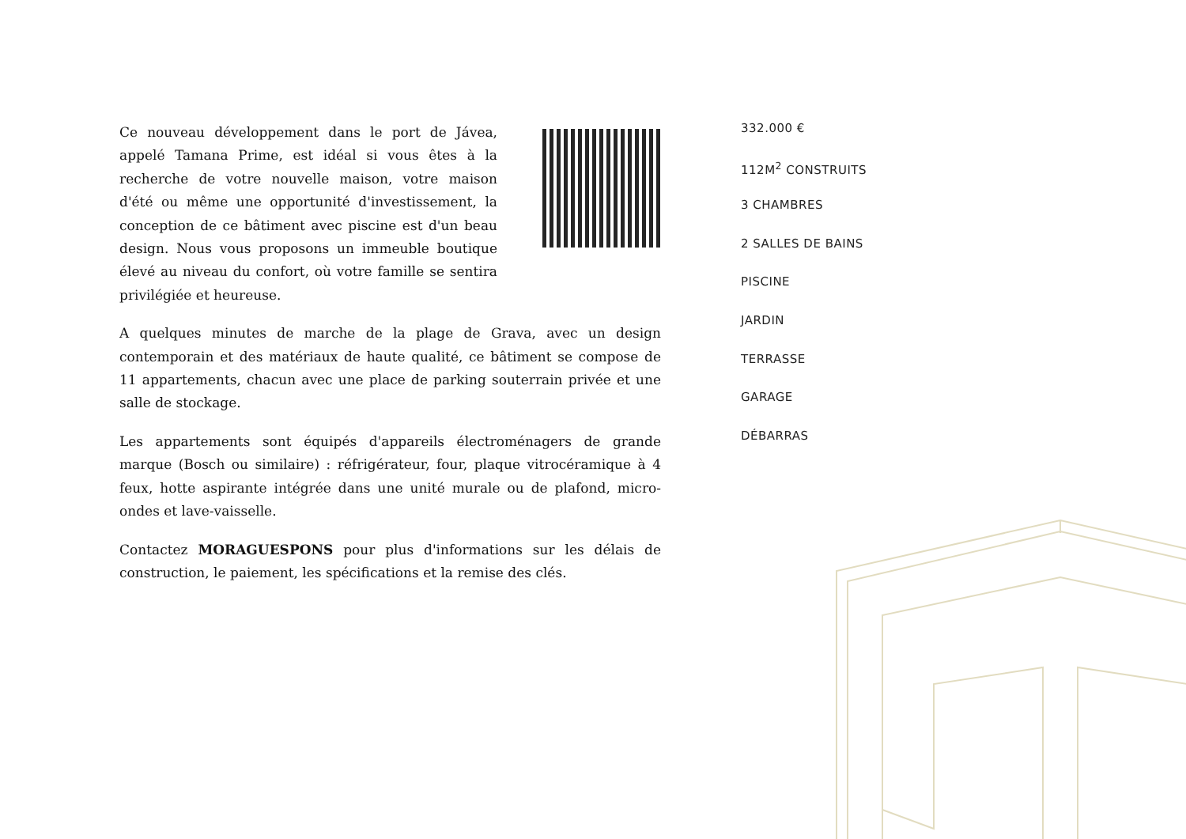Ce nouveau développement dans le port de Jávea, appelé Tamana Prime, est idéal si vous êtes à la recherche de votre nouvelle maison, votre maison d'été ou même une opportunité d'investissement, la conception de ce bâtiment avec piscine est d'un beau design. Nous vous proposons un immeuble boutique élevé au niveau du confort, où votre famille se sentira privilégiée et heureuse.
A quelques minutes de marche de la plage de Grava, avec un design contemporain et des matériaux de haute qualité, ce bâtiment se compose de 11 appartements, chacun avec une place de parking souterrain privée et une salle de stockage.
Les appartements sont équipés d'appareils électroménagers de grande marque (Bosch ou similaire) : réfrigérateur, four, plaque vitrocéramique à 4 feux, hotte aspirante intégrée dans une unité murale ou de plafond, micro-ondes et lave-vaisselle.
Contactez MORAGUESPONS pour plus d'informations sur les délais de construction, le paiement, les spécifications et la remise des clés.
332.000 €
112M<sup>2</sup> CONSTRUITS
3 CHAMBRES
2 SALLES DE BAINS
PISCINE
JARDIN
TERRASSE
GARAGE
DÉBARRAS